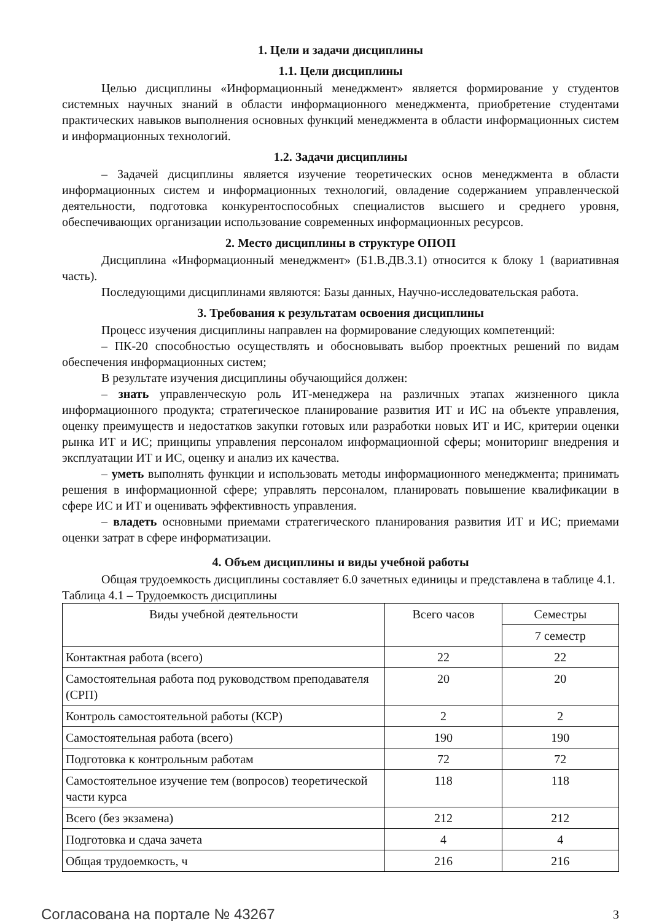1. Цели и задачи дисциплины
1.1. Цели дисциплины
Целью дисциплины «Информационный менеджмент» является формирование у студентов системных научных знаний в области информационного менеджмента, приобретение студентами практических навыков выполнения основных функций менеджмента в области информационных систем и информационных технологий.
1.2. Задачи дисциплины
– Задачей дисциплины является изучение теоретических основ менеджмента в области информационных систем и информационных технологий, овладение содержанием управленческой деятельности, подготовка конкурентоспособных специалистов высшего и среднего уровня, обеспечивающих организации использование современных информационных ресурсов.
2. Место дисциплины в структуре ОПОП
Дисциплина «Информационный менеджмент» (Б1.В.ДВ.3.1) относится к блоку 1 (вариативная часть).
Последующими дисциплинами являются: Базы данных, Научно-исследовательская работа.
3. Требования к результатам освоения дисциплины
Процесс изучения дисциплины направлен на формирование следующих компетенций:
– ПК-20 способностью осуществлять и обосновывать выбор проектных решений по видам обеспечения информационных систем;
В результате изучения дисциплины обучающийся должен:
– знать управленческую роль ИТ-менеджера на различных этапах жизненного цикла информационного продукта; стратегическое планирование развития ИТ и ИС на объекте управления, оценку преимуществ и недостатков закупки готовых или разработки новых ИТ и ИС, критерии оценки рынка ИТ и ИС; принципы управления персоналом информационной сферы; мониторинг внедрения и эксплуатации ИТ и ИС, оценку и анализ их качества.
– уметь выполнять функции и использовать методы информационного менеджмента; принимать решения в информационной сфере; управлять персоналом, планировать повышение квалификации в сфере ИС и ИТ и оценивать эффективность управления.
– владеть основными приемами стратегического планирования развития ИТ и ИС; приемами оценки затрат в сфере информатизации.
4. Объем дисциплины и виды учебной работы
Общая трудоемкость дисциплины составляет 6.0 зачетных единицы и представлена в таблице 4.1.
Таблица 4.1 – Трудоемкость дисциплины
| Виды учебной деятельности | Всего часов | Семестры |
| --- | --- | --- |
| | | 7 семестр |
| Контактная работа (всего) | 22 | 22 |
| Самостоятельная работа под руководством преподавателя (СРП) | 20 | 20 |
| Контроль самостоятельной работы (КСР) | 2 | 2 |
| Самостоятельная работа (всего) | 190 | 190 |
| Подготовка к контрольным работам | 72 | 72 |
| Самостоятельное изучение тем (вопросов) теоретической части курса | 118 | 118 |
| Всего (без экзамена) | 212 | 212 |
| Подготовка и сдача зачета | 4 | 4 |
| Общая трудоемкость, ч | 216 | 216 |
Согласована на портале № 43267 3